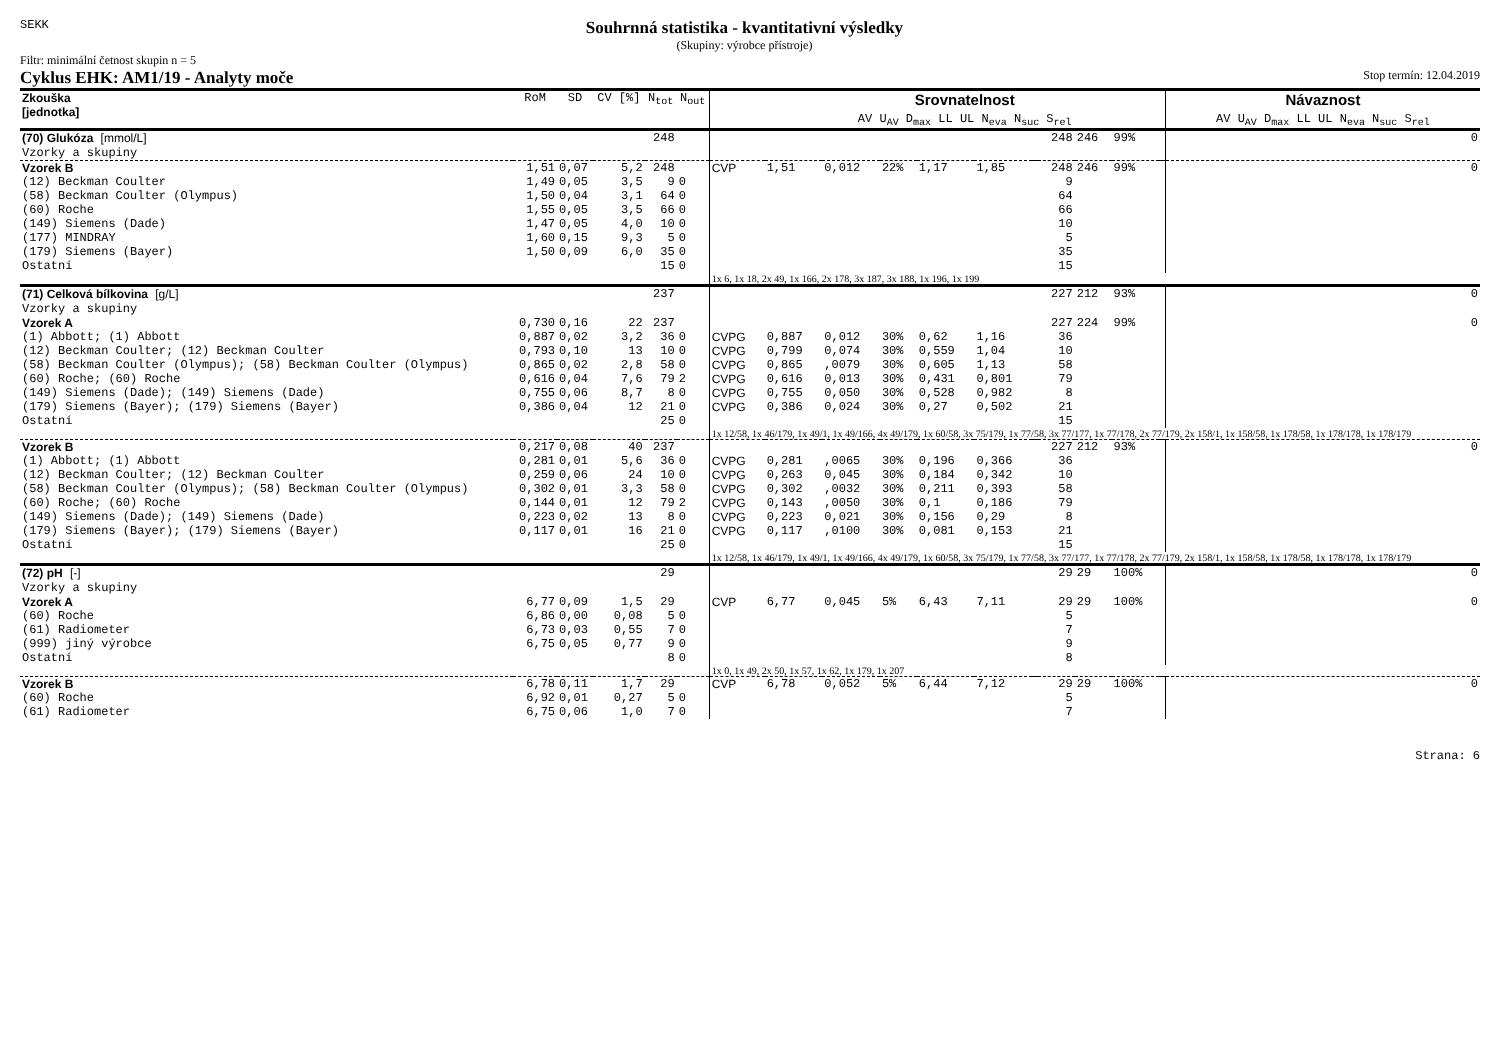SEKK
Souhrnná statistika - kvantitativní výsledky
(Skupiny: výrobce přístroje)
Filtr: minimální četnost skupin n = 5
Cyklus EHK: AM1/19 - Analyty moče Stop termín: 12.04.2019
| Zkouška [jednotka] | RoM | SD | CV [%] | N<sub>tot</sub> | N<sub>out</sub> | | Srovnatelnost AV U<sub>AV</sub> D<sub>max</sub> LL UL N<sub>eva</sub> N<sub>suc</sub> S<sub>rel</sub> | | | | | | | | | | Návaznost AV U<sub>AV</sub> D<sub>max</sub> LL UL N<sub>eva</sub> N<sub>suc</sub> S<sub>rel</sub> |
| --- | --- | --- | --- | --- | --- | --- | --- | --- | --- | --- | --- | --- | --- | --- | --- | --- | --- |
| (70) Glukóza [mmol/L] Vzorky a skupiny | | | | 248 | | | | | | | | | 248 | 246 | 99% | | 0 |
| Vzorek B | 1,51 | 0,07 | 5,2 | 248 | | CVP | 1,51 | 0,012 | 22% | 1,17 | 1,85 | | 248 | 246 | 99% | | 0 |
| (12) Beckman Coulter | 1,49 | 0,05 | 3,5 | 9 | 0 | | | | | | | | 9 | | | | |
| (58) Beckman Coulter (Olympus) | 1,50 | 0,04 | 3,1 | 64 | 0 | | | | | | | | 64 | | | | |
| (60) Roche | 1,55 | 0,05 | 3,5 | 66 | 0 | | | | | | | | 66 | | | | |
| (149) Siemens (Dade) | 1,47 | 0,05 | 4,0 | 10 | 0 | | | | | | | | 10 | | | | |
| (177) MINDRAY | 1,60 | 0,15 | 9,3 | 5 | 0 | | | | | | | | 5 | | | | |
| (179) Siemens (Bayer) | 1,50 | 0,09 | 6,0 | 35 | 0 | | | | | | | | 35 | | | | |
| Ostatní | | | | 15 | 0 | | | | | | | | 15 | | | | |
| | | | | | | 1x 6, 1x 18, 2x 49, 1x 166, 2x 178, 3x 187, 3x 188, 1x 196, 1x 199 | | | | | | | | | | | |
| (71) Celková bílkovina [g/L] Vzorky a skupiny | | | | 237 | | | | | | | | | 227 | 212 | 93% | | 0 |
| Vzorek A | 0,730 | 0,16 | 22 | 237 | | | | | | | | | 227 | 224 | 99% | | 0 |
| (1) Abbott; (1) Abbott | 0,887 | 0,02 | 3,2 | 36 | 0 | CVPG | 0,887 | 0,012 | 30% | 0,62 | 1,16 | | 36 | | | | |
| (12) Beckman Coulter; (12) Beckman Coulter | 0,793 | 0,10 | 13 | 10 | 0 | CVPG | 0,799 | 0,074 | 30% | 0,559 | 1,04 | | 10 | | | | |
| (58) Beckman Coulter (Olympus); (58) Beckman Coulter (Olympus) | 0,865 | 0,02 | 2,8 | 58 | 0 | CVPG | 0,865 | ,0079 | 30% | 0,605 | 1,13 | | 58 | | | | |
| (60) Roche; (60) Roche | 0,616 | 0,04 | 7,6 | 79 | 2 | CVPG | 0,616 | 0,013 | 30% | 0,431 | 0,801 | | 79 | | | | |
| (149) Siemens (Dade); (149) Siemens (Dade) | 0,755 | 0,06 | 8,7 | 8 | 0 | CVPG | 0,755 | 0,050 | 30% | 0,528 | 0,982 | | 8 | | | | |
| (179) Siemens (Bayer); (179) Siemens (Bayer) | 0,386 | 0,04 | 12 | 21 | 0 | CVPG | 0,386 | 0,024 | 30% | 0,27 | 0,502 | | 21 | | | | |
| Ostatní | | | | 25 | 0 | | | | | | | | 15 | | | | |
| | | | | | | 1x 12/58, 1x 46/179, 1x 49/1, 1x 49/166, 4x 49/179, 1x 60/58, 3x 75/179, 1x 77/58, 3x 77/177, 1x 77/178, 2x 77/179, 2x 158/1, 1x 158/58, 1x 178/58, 1x 178/178, 1x 178/179 | | | | | | | | | | | |
| Vzorek B | 0,217 | 0,08 | 40 | 237 | | | | | | | | | 227 | 212 | 93% | | 0 |
| (1) Abbott; (1) Abbott | 0,281 | 0,01 | 5,6 | 36 | 0 | CVPG | 0,281 | ,0065 | 30% | 0,196 | 0,366 | | 36 | | | | |
| (12) Beckman Coulter; (12) Beckman Coulter | 0,259 | 0,06 | 24 | 10 | 0 | CVPG | 0,263 | 0,045 | 30% | 0,184 | 0,342 | | 10 | | | | |
| (58) Beckman Coulter (Olympus); (58) Beckman Coulter (Olympus) | 0,302 | 0,01 | 3,3 | 58 | 0 | CVPG | 0,302 | ,0032 | 30% | 0,211 | 0,393 | | 58 | | | | |
| (60) Roche; (60) Roche | 0,144 | 0,01 | 12 | 79 | 2 | CVPG | 0,143 | ,0050 | 30% | 0,1 | 0,186 | | 79 | | | | |
| (149) Siemens (Dade); (149) Siemens (Dade) | 0,223 | 0,02 | 13 | 8 | 0 | CVPG | 0,223 | 0,021 | 30% | 0,156 | 0,29 | | 8 | | | | |
| (179) Siemens (Bayer); (179) Siemens (Bayer) | 0,117 | 0,01 | 16 | 21 | 0 | CVPG | 0,117 | ,0100 | 30% | 0,081 | 0,153 | | 21 | | | | |
| Ostatní | | | | 25 | 0 | | | | | | | | 15 | | | | |
| | | | | | | 1x 12/58, 1x 46/179, 1x 49/1, 1x 49/166, 4x 49/179, 1x 60/58, 3x 75/179, 1x 77/58, 3x 77/177, 1x 77/178, 2x 77/179, 2x 158/1, 1x 158/58, 1x 178/58, 1x 178/178, 1x 178/179 | | | | | | | | | | | |
| (72) pH [-] Vzorky a skupiny | | | | 29 | | | | | | | | | 29 | 29 | 100% | | 0 |
| Vzorek A | 6,77 | 0,09 | 1,5 | 29 | | CVP | 6,77 | 0,045 | 5% | 6,43 | 7,11 | | 29 | 29 | 100% | | 0 |
| (60) Roche | 6,86 | 0,00 | 0,08 | 5 | 0 | | | | | | | | 5 | | | | |
| (61) Radiometer | 6,73 | 0,03 | 0,55 | 7 | 0 | | | | | | | | 7 | | | | |
| (999) jiný výrobce | 6,75 | 0,05 | 0,77 | 9 | 0 | | | | | | | | 9 | | | | |
| Ostatní | | | | 8 | 0 | | | | | | | | 8 | | | | |
| | | | | | | 1x 0, 1x 49, 2x 50, 1x 57, 1x 62, 1x 179, 1x 207 | | | | | | | | | | | |
| Vzorek B | 6,78 | 0,11 | 1,7 | 29 | | CVP | 6,78 | 0,052 | 5% | 6,44 | 7,12 | | 29 | 29 | 100% | | 0 |
| (60) Roche | 6,92 | 0,01 | 0,27 | 5 | 0 | | | | | | | | 5 | | | | |
| (61) Radiometer | 6,75 | 0,06 | 1,0 | 7 | 0 | | | | | | | | 7 | | | | |
Strana: 6